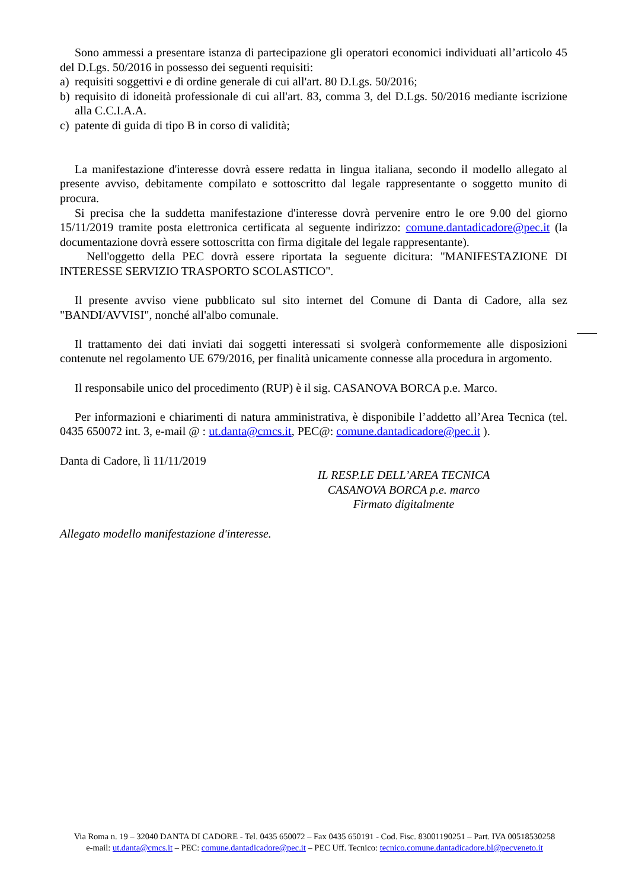Sono ammessi a presentare istanza di partecipazione gli operatori economici individuati all’articolo 45 del D.Lgs. 50/2016 in possesso dei seguenti requisiti:
a) requisiti soggettivi e di ordine generale di cui all'art. 80 D.Lgs. 50/2016;
b) requisito di idoneità professionale di cui all'art. 83, comma 3, del D.Lgs. 50/2016 mediante iscrizione alla C.C.I.A.A.
c) patente di guida di tipo B in corso di validità;
La manifestazione d'interesse dovrà essere redatta in lingua italiana, secondo il modello allegato al presente avviso, debitamente compilato e sottoscritto dal legale rappresentante o soggetto munito di procura.
Si precisa che la suddetta manifestazione d'interesse dovrà pervenire entro le ore 9.00 del giorno 15/11/2019 tramite posta elettronica certificata al seguente indirizzo: comune.dantadicadore@pec.it (la documentazione dovrà essere sottoscritta con firma digitale del legale rappresentante).
Nell'oggetto della PEC dovrà essere riportata la seguente dicitura: "MANIFESTAZIONE DI INTERESSE SERVIZIO TRASPORTO SCOLASTICO".
Il presente avviso viene pubblicato sul sito internet del Comune di Danta di Cadore, alla sez "BANDI/AVVISI", nonché all'albo comunale.
Il trattamento dei dati inviati dai soggetti interessati si svolgerà conformemente alle disposizioni contenute nel regolamento UE 679/2016, per finalità unicamente connesse alla procedura in argomento.
Il responsabile unico del procedimento (RUP) è il sig. CASANOVA BORCA p.e. Marco.
Per informazioni e chiarimenti di natura amministrativa, è disponibile l’addetto all’Area Tecnica (tel. 0435 650072 int. 3, e-mail @ : ut.danta@cmcs.it, PEC@: comune.dantadicadore@pec.it ).
Danta di Cadore, lì 11/11/2019
IL RESP.LE DELL’AREA TECNICA
CASANOVA BORCA p.e. marco
Firmato digitalmente
Allegato modello manifestazione d'interesse.
Via Roma n. 19 – 32040 DANTA DI CADORE - Tel. 0435 650072 – Fax 0435 650191 - Cod. Fisc. 83001190251 – Part. IVA 00518530258
e-mail: ut.danta@cmcs.it – PEC: comune.dantadicadore@pec.it – PEC Uff. Tecnico: tecnico.comune.dantadicadore.bl@pecveneto.it